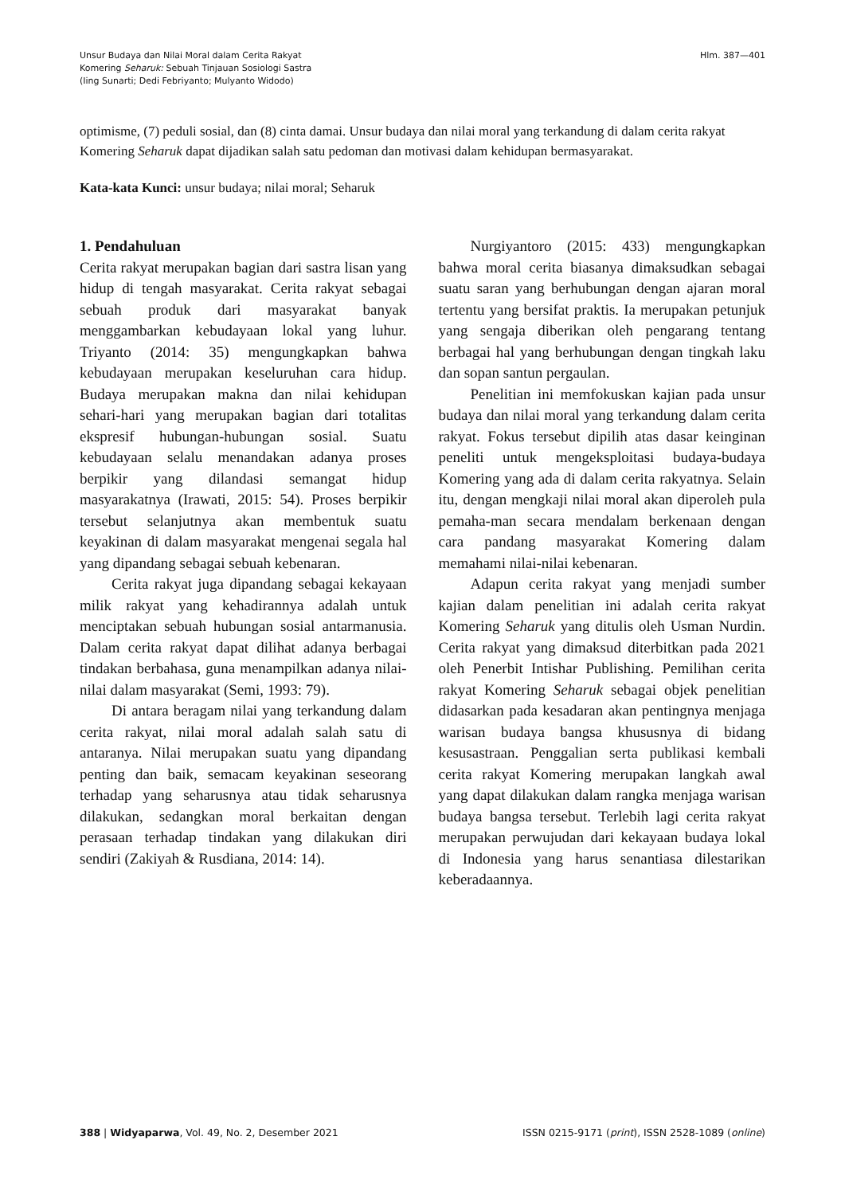Unsur Budaya dan Nilai Moral dalam Cerita Rakyat
Komering Seharuk: Sebuah Tinjauan Sosiologi Sastra
(Iing Sunarti; Dedi Febriyanto; Mulyanto Widodo)
Hlm. 387—401
optimisme, (7) peduli sosial, dan (8) cinta damai. Unsur budaya dan nilai moral yang terkandung di dalam cerita rakyat Komering Seharuk dapat dijadikan salah satu pedoman dan motivasi dalam kehidupan bermasyarakat.
Kata-kata Kunci: unsur budaya; nilai moral; Seharuk
1. Pendahuluan
Cerita rakyat merupakan bagian dari sastra lisan yang hidup di tengah masyarakat. Cerita rakyat sebagai sebuah produk dari masyarakat banyak menggambarkan kebudayaan lokal yang luhur. Triyanto (2014: 35) mengungkapkan bahwa kebudayaan merupakan keseluruhan cara hidup. Budaya merupakan makna dan nilai kehidupan sehari-hari yang merupakan bagian dari totalitas ekspresif hubungan-hubungan sosial. Suatu kebudayaan selalu menandakan adanya proses berpikir yang dilandasi semangat hidup masyarakatnya (Irawati, 2015: 54). Proses berpikir tersebut selanjutnya akan membentuk suatu keyakinan di dalam masyarakat mengenai segala hal yang dipandang sebagai sebuah kebenaran.
Cerita rakyat juga dipandang sebagai kekayaan milik rakyat yang kehadirannya adalah untuk menciptakan sebuah hubungan sosial antarmanusia. Dalam cerita rakyat dapat dilihat adanya berbagai tindakan berbahasa, guna menampilkan adanya nilai-nilai dalam masyarakat (Semi, 1993: 79).
Di antara beragam nilai yang terkandung dalam cerita rakyat, nilai moral adalah salah satu di antaranya. Nilai merupakan suatu yang dipandang penting dan baik, semacam keyakinan seseorang terhadap yang seharusnya atau tidak seharusnya dilakukan, sedangkan moral berkaitan dengan perasaan terhadap tindakan yang dilakukan diri sendiri (Zakiyah & Rusdiana, 2014: 14).
Nurgiyantoro (2015: 433) mengungkapkan bahwa moral cerita biasanya dimaksudkan sebagai suatu saran yang berhubungan dengan ajaran moral tertentu yang bersifat praktis. Ia merupakan petunjuk yang sengaja diberikan oleh pengarang tentang berbagai hal yang berhubungan dengan tingkah laku dan sopan santun pergaulan.
Penelitian ini memfokuskan kajian pada unsur budaya dan nilai moral yang terkandung dalam cerita rakyat. Fokus tersebut dipilih atas dasar keinginan peneliti untuk mengeksploitasi budaya-budaya Komering yang ada di dalam cerita rakyatnya. Selain itu, dengan mengkaji nilai moral akan diperoleh pula pemaha-man secara mendalam berkenaan dengan cara pandang masyarakat Komering dalam memahami nilai-nilai kebenaran.
Adapun cerita rakyat yang menjadi sumber kajian dalam penelitian ini adalah cerita rakyat Komering Seharuk yang ditulis oleh Usman Nurdin. Cerita rakyat yang dimaksud diterbitkan pada 2021 oleh Penerbit Intishar Publishing. Pemilihan cerita rakyat Komering Seharuk sebagai objek penelitian didasarkan pada kesadaran akan pentingnya menjaga warisan budaya bangsa khususnya di bidang kesusastraan. Penggalian serta publikasi kembali cerita rakyat Komering merupakan langkah awal yang dapat dilakukan dalam rangka menjaga warisan budaya bangsa tersebut. Terlebih lagi cerita rakyat merupakan perwujudan dari kekayaan budaya lokal di Indonesia yang harus senantiasa dilestarikan keberadaannya.
388 | Widyaparwa, Vol. 49, No. 2, Desember 2021
ISSN 0215-9171 (print), ISSN 2528-1089 (online)